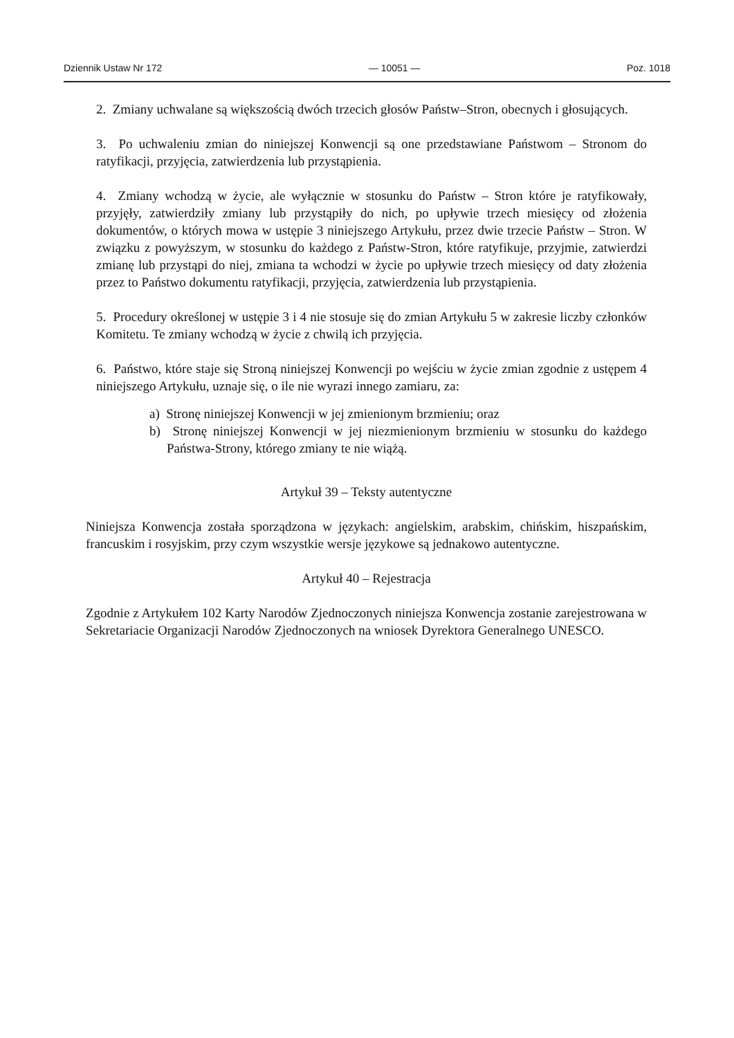Dziennik Ustaw Nr 172 — 10051 — Poz. 1018
2. Zmiany uchwalane są większością dwóch trzecich głosów Państw–Stron, obecnych i głosujących.
3. Po uchwaleniu zmian do niniejszej Konwencji są one przedstawiane Państwom – Stronom do ratyfikacji, przyjęcia, zatwierdzenia lub przystąpienia.
4. Zmiany wchodzą w życie, ale wyłącznie w stosunku do Państw – Stron które je ratyfikowały, przyjęły, zatwierdziły zmiany lub przystąpiły do nich, po upływie trzech miesięcy od złożenia dokumentów, o których mowa w ustępie 3 niniejszego Artykułu, przez dwie trzecie Państw – Stron. W związku z powyższym, w stosunku do każdego z Państw-Stron, które ratyfikuje, przyjmie, zatwierdzi zmianę lub przystąpi do niej, zmiana ta wchodzi w życie po upływie trzech miesięcy od daty złożenia przez to Państwo dokumentu ratyfikacji, przyjęcia, zatwierdzenia lub przystąpienia.
5. Procedury określonej w ustępie 3 i 4 nie stosuje się do zmian Artykułu 5 w zakresie liczby członków Komitetu. Te zmiany wchodzą w życie z chwilą ich przyjęcia.
6. Państwo, które staje się Stroną niniejszej Konwencji po wejściu w życie zmian zgodnie z ustępem 4 niniejszego Artykułu, uznaje się, o ile nie wyrazi innego zamiaru, za:
a) Stronę niniejszej Konwencji w jej zmienionym brzmieniu; oraz
b) Stronę niniejszej Konwencji w jej niezmienionym brzmieniu w stosunku do każdego Państwa-Strony, którego zmiany te nie wiążą.
Artykuł 39 – Teksty autentyczne
Niniejsza Konwencja została sporządzona w językach: angielskim, arabskim, chińskim, hiszpańskim, francuskim i rosyjskim, przy czym wszystkie wersje językowe są jednakowo autentyczne.
Artykuł 40 – Rejestracja
Zgodnie z Artykułem 102 Karty Narodów Zjednoczonych niniejsza Konwencja zostanie zarejestrowana w Sekretariacie Organizacji Narodów Zjednoczonych na wniosek Dyrektora Generalnego UNESCO.